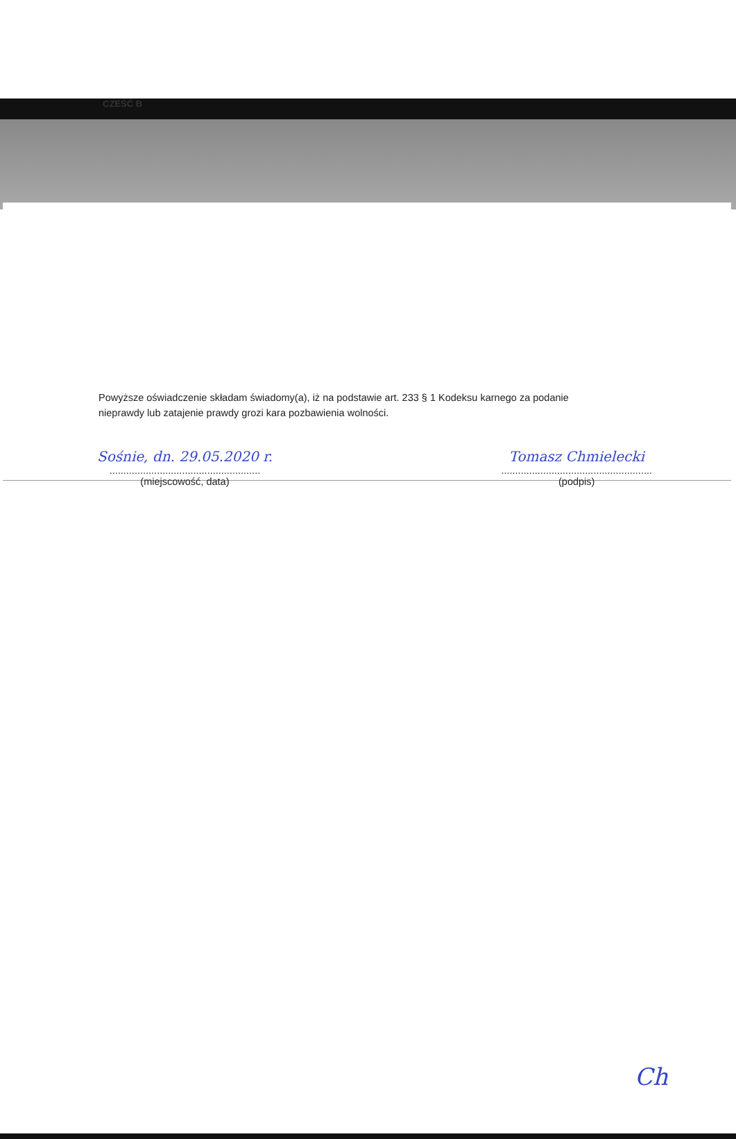CZEŚĆ B
Powyższe oświadczenie składam świadomy(a), iż na podstawie art. 233 § 1 Kodeksu karnego za podanie nieprawdy lub zatajenie prawdy grozi kara pozbawienia wolności.
Sośnie, dn. 29.05.2020 r.
......................................................
(miejscowość, data)
Tomasz Chmielecki
......................................................
(podpis)
Ch